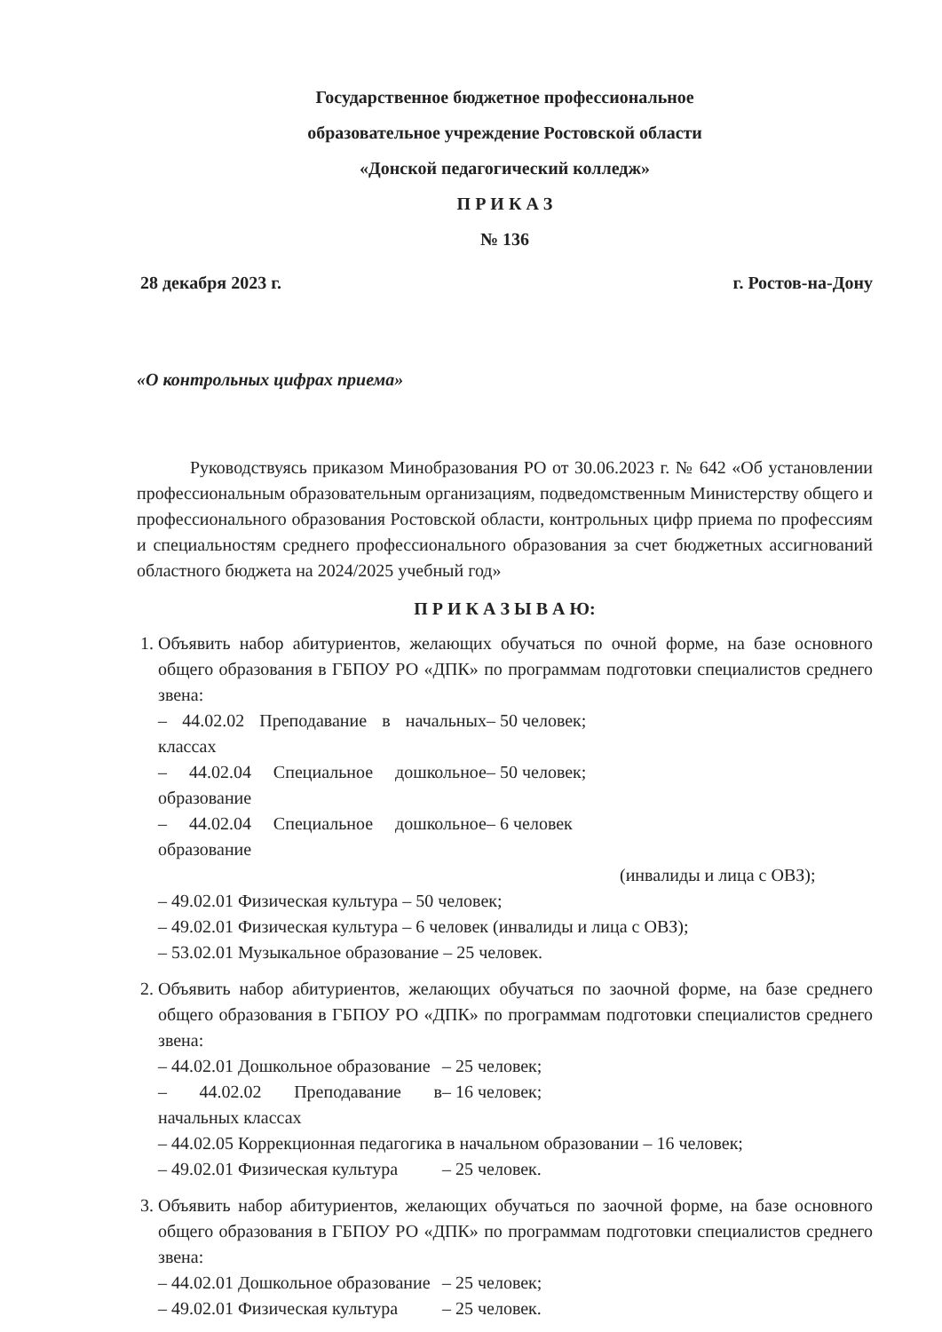Государственное бюджетное профессиональное
образовательное учреждение Ростовской области
«Донской педагогический колледж»
П Р И К А З
№ 136
28 декабря 2023 г. г. Ростов-на-Дону
«О контрольных цифрах приема»
Руководствуясь приказом Минобразования РО от 30.06.2023 г. № 642 «Об установлении профессиональным образовательным организациям, подведомственным Министерству общего и профессионального образования Ростовской области, контрольных цифр приема по профессиям и специальностям среднего профессионального образования за счет бюджетных ассигнований областного бюджета на 2024/2025 учебный год»
П Р И К А З Ы В А Ю:
1. Объявить набор абитуриентов, желающих обучаться по очной форме, на базе основного общего образования в ГБПОУ РО «ДПК» по программам подготовки специалистов среднего звена:
– 44.02.02 Преподавание в начальных классах – 50 человек;
– 44.02.04 Специальное дошкольное образование – 50 человек;
– 44.02.04 Специальное дошкольное образование – 6 человек
(инвалиды и лица с ОВЗ);
– 49.02.01 Физическая культура – 50 человек;
– 49.02.01 Физическая культура – 6 человек (инвалиды и лица с ОВЗ);
– 53.02.01 Музыкальное образование – 25 человек.
2. Объявить набор абитуриентов, желающих обучаться по заочной форме, на базе среднего общего образования в ГБПОУ РО «ДПК» по программам подготовки специалистов среднего звена:
– 44.02.01 Дошкольное образование – 25 человек;
– 44.02.02 Преподавание в начальных классах – 16 человек;
– 44.02.05 Коррекционная педагогика в начальном образовании – 16 человек;
– 49.02.01 Физическая культура – 25 человек.
3. Объявить набор абитуриентов, желающих обучаться по заочной форме, на базе основного общего образования в ГБПОУ РО «ДПК» по программам подготовки специалистов среднего звена:
– 44.02.01 Дошкольное образование – 25 человек;
– 49.02.01 Физическая культура – 25 человек.